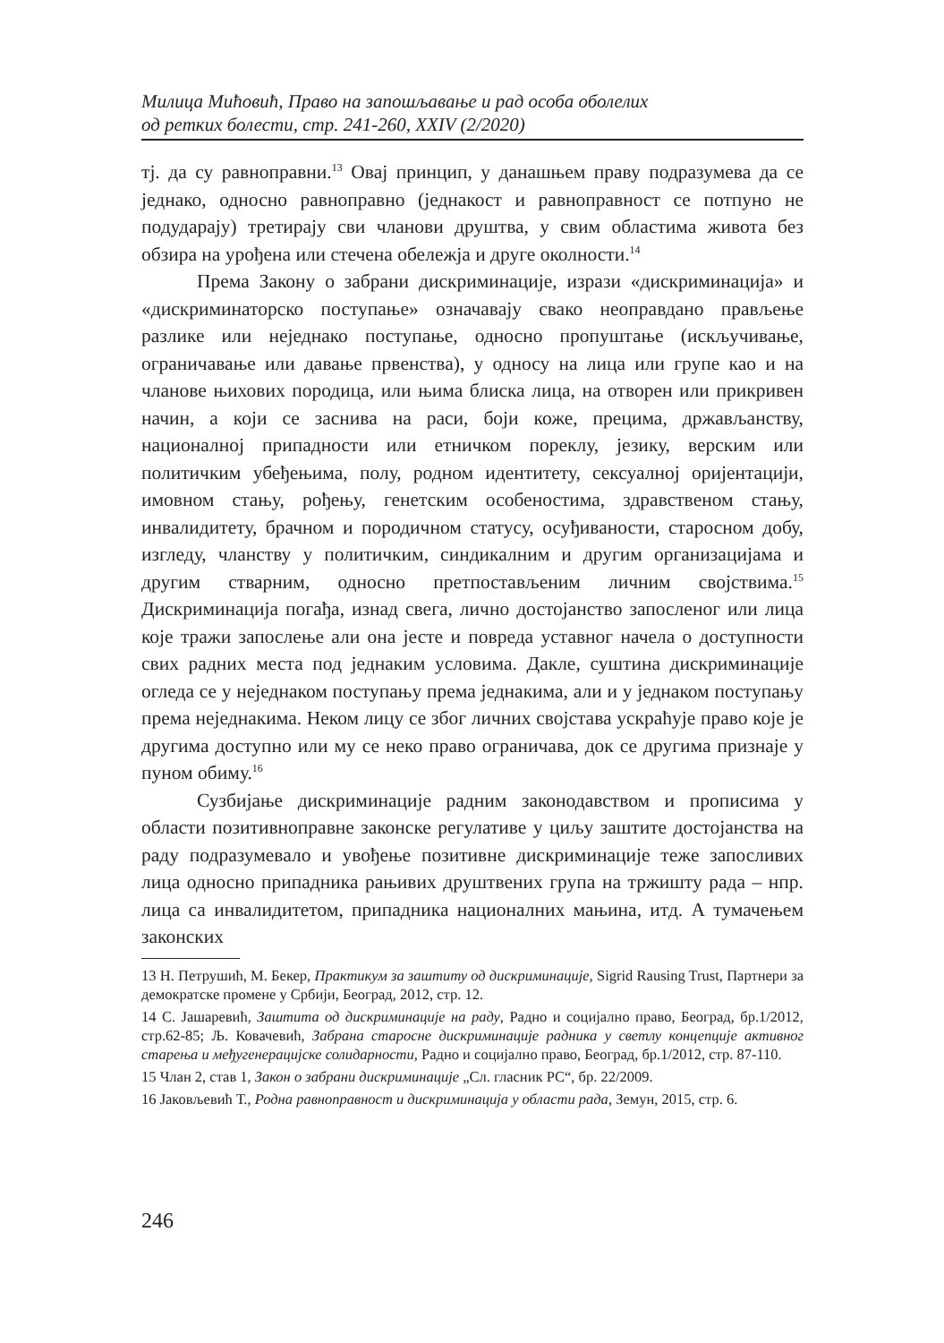Милица Мићовић, Право на запошљавање и рад особа оболелих
од ретких болести, стр. 241-260, XXIV (2/2020)
тј. да су равноправни.<sup>13</sup> Овај принцип, у данашњем праву подразумева да се једнако, односно равноправно (једнакост и равноправност се потпуно не подударају) третирају сви чланови друштва, у свим областима живота без обзира на урођена или стечена обележја и друге околности.<sup>14</sup>
Према Закону о забрани дискриминације, изрази «дискриминација» и «дискриминаторско поступање» означавају свако неоправдано прављење разлике или неједнако поступање, односно пропуштање (искључивање, ограничавање или давање првенства), у односу на лица или групе као и на чланове њихових породица, или њима блиска лица, на отворен или прикривен начин, а који се заснива на раси, боји коже, прецима, држављанству, националној припадности или етничком пореклу, језику, верским или политичким убеђењима, полу, родном идентитету, сексуалној оријентацији, имовном стању, рођењу, генетским особеностима, здравственом стању, инвалидитету, брачном и породичном статусу, осуђиваности, старосном добу, изгледу, чланству у политичким, синдикалним и другим организацијама и другим стварним, односно претпостављеним личним својствима.<sup>15</sup> Дискриминација погађа, изнад свега, лично достојанство запосленог или лица које тражи запослење али она јесте и повреда уставног начела о доступности свих радних места под једнаким условима. Дакле, суштина дискриминације огледа се у неједнаком поступању према једнакима, али и у једнаком поступању према неједнакима. Неком лицу се због личних својстава ускраћује право које је другима доступно или му се неко право ограничава, док се другима признаје у пуном обиму.<sup>16</sup>
Сузбијање дискриминације радним законодавством и прописима у области позитивноправне законске регулативе у циљу заштите достојанства на раду подразумевало и увођење позитивне дискриминације теже запосливих лица односно припадника рањивих друштвених група на тржишту рада – нпр. лица са инвалидитетом, припадника националних мањина, итд. А тумачењем законских
13 Н. Петрушић, М. Бекер, Практикум за заштиту од дискриминације, Sigrid Rausing Trust, Партнери за демократске промене у Србији, Београд, 2012, стр. 12.
14 С. Јашаревић, Заштита од дискриминације на раду, Радно и социјално право, Београд, бр.1/2012, стр.62-85; Љ. Ковачевић, Забрана старосне дискриминације радника у светлу концепције активног старења и међугенерацијске солидарности, Радно и социјално право, Београд, бр.1/2012, стр. 87-110.
15 Члан 2, став 1, Закон о забрани дискриминације „Сл. гласник РС“, бр. 22/2009.
16 Јаковљевић Т., Родна равноправност и дискриминација у области рада, Земун, 2015, стр. 6.
246